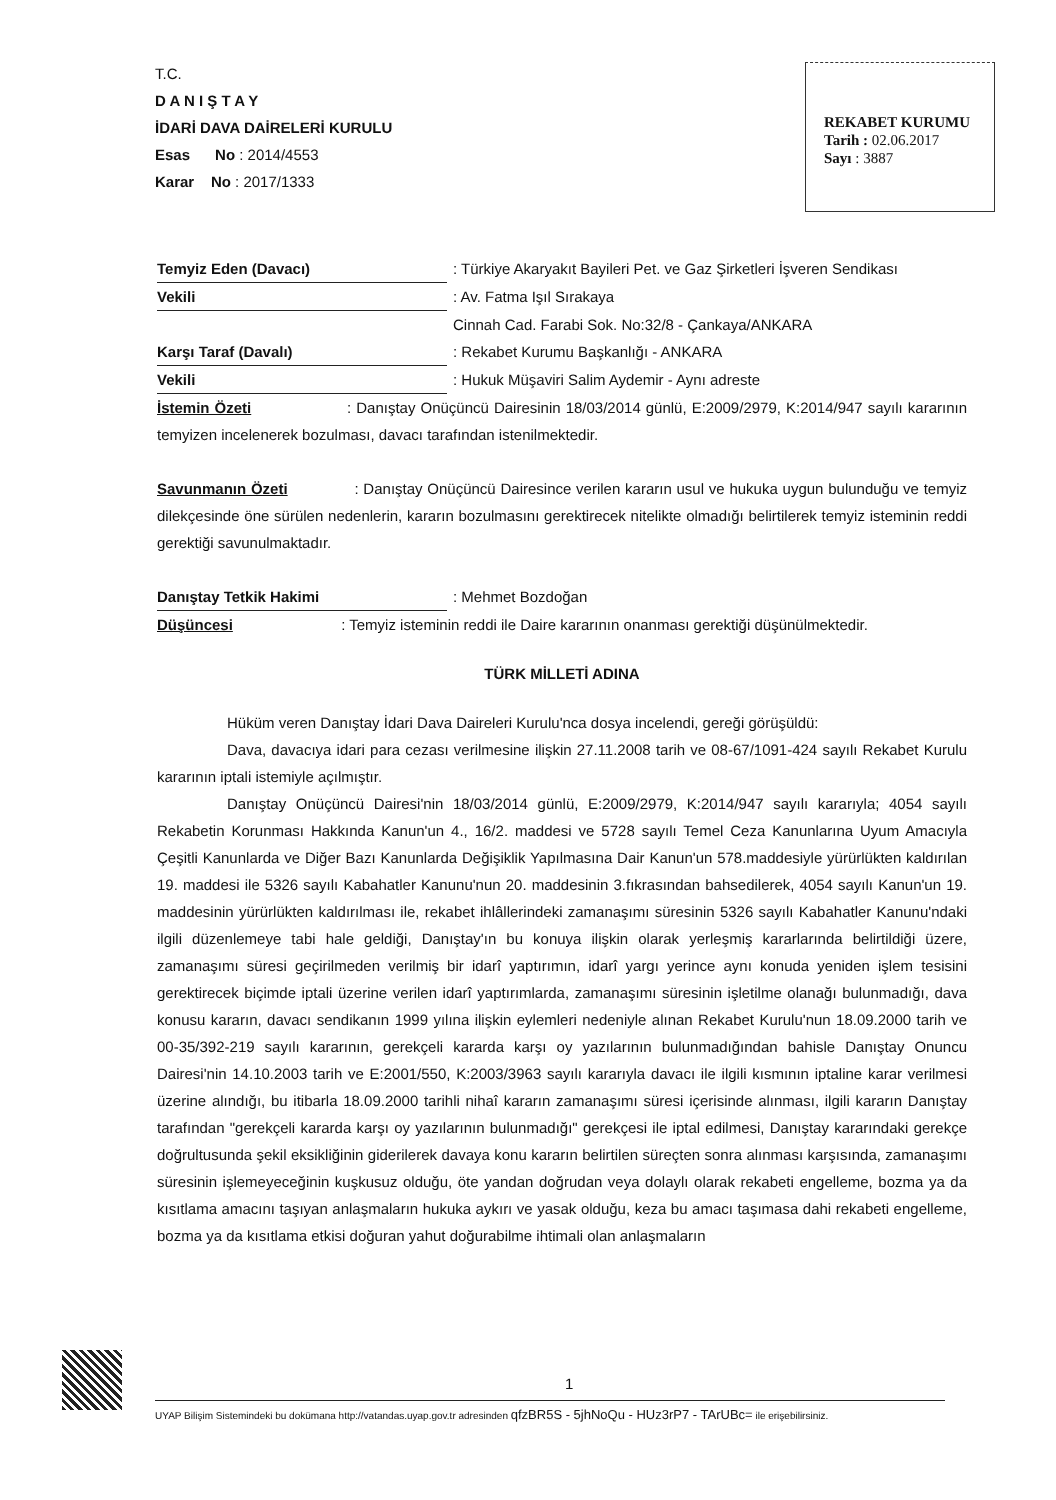T.C.
D A N I Ş T A Y
İDARİ DAVA DAİRELERİ KURULU
Esas No : 2014/4553
Karar No : 2017/1333
REKABET KURUMU
Tarih : 02.06.2017
Sayı : 3887
Temyiz Eden (Davacı): Türkiye Akaryakıt Bayileri Pet. ve Gaz Şirketleri İşveren Sendikası
Vekili: Av. Fatma Işıl Sırakaya
Cinnah Cad. Farabi Sok. No:32/8 - Çankaya/ANKARA
Karşı Taraf (Davalı): Rekabet Kurumu Başkanlığı - ANKARA
Vekili: Hukuk Müşaviri Salim Aydemir - Aynı adreste
İstemin Özeti : Danıştay Onüçüncü Dairesinin 18/03/2014 günlü, E:2009/2979, K:2014/947 sayılı kararının temyizen incelenerek bozulması, davacı tarafından istenilmektedir.
Savunmanın Özeti : Danıştay Onüçüncü Dairesince verilen kararın usul ve hukuka uygun bulunduğu ve temyiz dilekçesinde öne sürülen nedenlerin, kararın bozulmasını gerektirecek nitelikte olmadığı belirtilerek temyiz isteminin reddi gerektiği savunulmaktadır.
Danıştay Tetkik Hakimi: Mehmet Bozdoğan
Düşüncesi : Temyiz isteminin reddi ile Daire kararının onanması gerektiği düşünülmektedir.
TÜRK MİLLETİ ADINA
Hüküm veren Danıştay İdari Dava Daireleri Kurulu'nca dosya incelendi, gereği görüşüldü:
Dava, davacıya idari para cezası verilmesine ilişkin 27.11.2008 tarih ve 08-67/1091-424 sayılı Rekabet Kurulu kararının iptali istemiyle açılmıştır.
Danıştay Onüçüncü Dairesi'nin 18/03/2014 günlü, E:2009/2979, K:2014/947 sayılı kararıyla; 4054 sayılı Rekabetin Korunması Hakkında Kanun'un 4., 16/2. maddesi ve 5728 sayılı Temel Ceza Kanunlarına Uyum Amacıyla Çeşitli Kanunlarda ve Diğer Bazı Kanunlarda Değişiklik Yapılmasına Dair Kanun'un 578.maddesiyle yürürlükten kaldırılan 19. maddesi ile 5326 sayılı Kabahatler Kanunu'nun 20. maddesinin 3.fıkrasından bahsedilerek, 4054 sayılı Kanun'un 19. maddesinin yürürlükten kaldırılması ile, rekabet ihlâllerindeki zamanaşımı süresinin 5326 sayılı Kabahatler Kanunu'ndaki ilgili düzenlemeye tabi hale geldiği, Danıştay'ın bu konuya ilişkin olarak yerleşmiş kararlarında belirtildiği üzere, zamanaşımı süresi geçirilmeden verilmiş bir idarî yaptırımın, idarî yargı yerince aynı konuda yeniden işlem tesisini gerektirecek biçimde iptali üzerine verilen idarî yaptırımlarda, zamanaşımı süresinin işletilme olanağı bulunmadığı, dava konusu kararın, davacı sendikanın 1999 yılına ilişkin eylemleri nedeniyle alınan Rekabet Kurulu'nun 18.09.2000 tarih ve 00-35/392-219 sayılı kararının, gerekçeli kararda karşı oy yazılarının bulunmadığından bahisle Danıştay Onuncu Dairesi'nin 14.10.2003 tarih ve E:2001/550, K:2003/3963 sayılı kararıyla davacı ile ilgili kısmının iptaline karar verilmesi üzerine alındığı, bu itibarla 18.09.2000 tarihli nihaî kararın zamanaşımı süresi içerisinde alınması, ilgili kararın Danıştay tarafından "gerekçeli kararda karşı oy yazılarının bulunmadığı" gerekçesi ile iptal edilmesi, Danıştay kararındaki gerekçe doğrultusunda şekil eksikliğinin giderilerek davaya konu kararın belirtilen süreçten sonra alınması karşısında, zamanaşımı süresinin işlemeyeceğinin kuşkusuz olduğu, öte yandan doğrudan veya dolaylı olarak rekabeti engelleme, bozma ya da kısıtlama amacını taşıyan anlaşmaların hukuka aykırı ve yasak olduğu, keza bu amacı taşımasa dahi rekabeti engelleme, bozma ya da kısıtlama etkisi doğuran yahut doğurabilme ihtimali olan anlaşmaların
1
UYAP Bilişim Sistemindeki bu dokümana http://vatandas.uyap.gov.tr adresinden qfzBR5S - 5jhNoQu - HUz3rP7 - TArUBc= ile erişebilirsiniz.